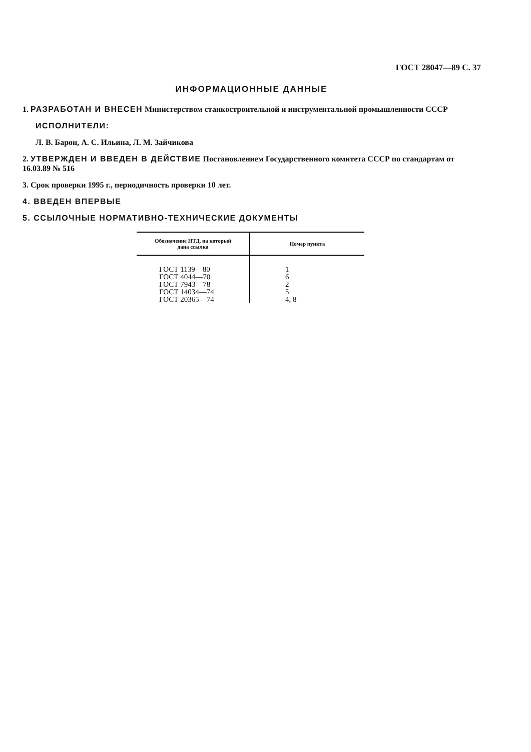ГОСТ 28047—89 С. 37
ИНФОРМАЦИОННЫЕ ДАННЫЕ
1. РАЗРАБОТАН И ВНЕСЕН Министерством станкостроительной и инструментальной промышленности СССР
ИСПОЛНИТЕЛИ:
Л. В. Барон, А. С. Ильина, Л. М. Зайчикова
2. УТВЕРЖДЕН И ВВЕДЕН В ДЕЙСТВИЕ Постановлением Государственного комитета СССР по стандартам от 16.03.89 № 516
3. Срок проверки 1995 г., периодичность проверки 10 лет.
4. ВВЕДЕН ВПЕРВЫЕ
5. ССЫЛОЧНЫЕ НОРМАТИВНО-ТЕХНИЧЕСКИЕ ДОКУМЕНТЫ
| Обозначение НТД, на который дана ссылка | Номер пункта |
| --- | --- |
| ГОСТ 1139—80 ГОСТ 4044—70 ГОСТ 7943—78 ГОСТ 14034—74 ГОСТ 20365—74 | 1 6 2 5 4, 8 |